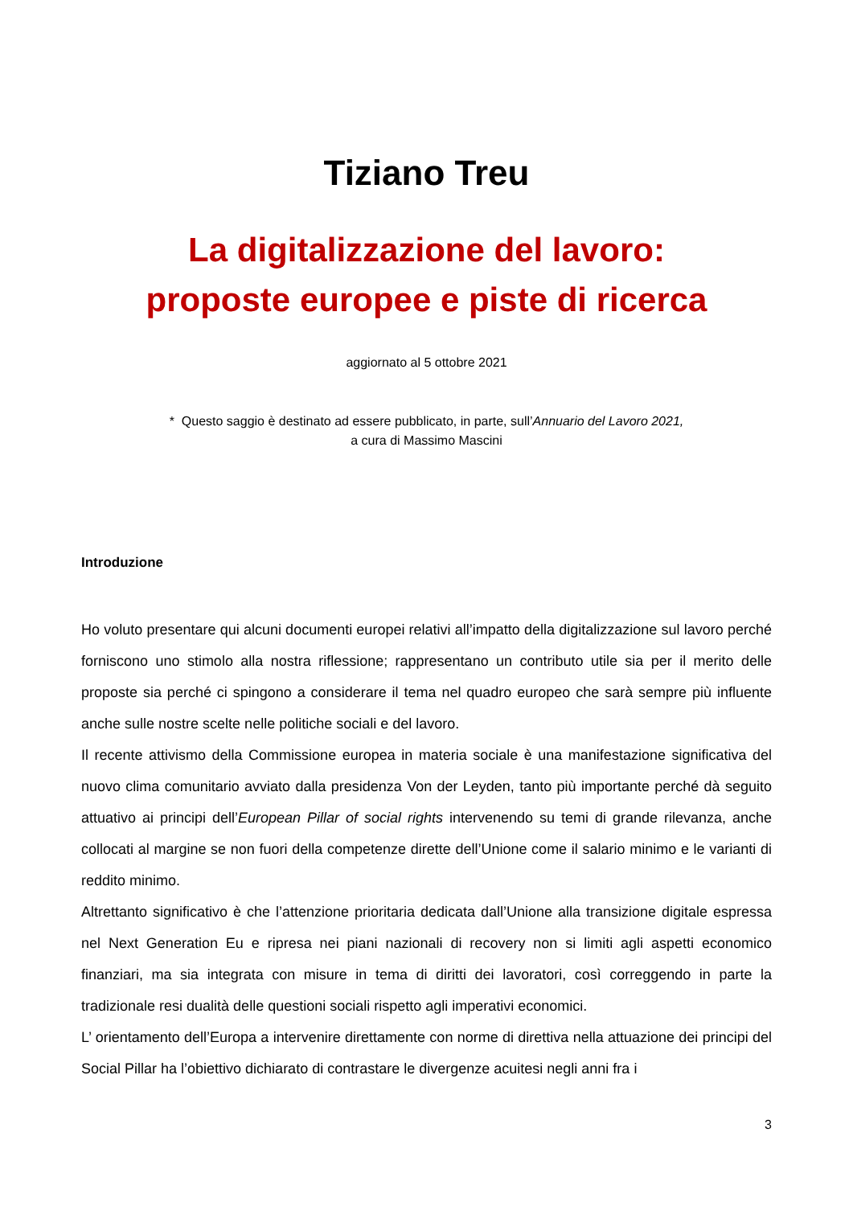Tiziano Treu
La digitalizzazione del lavoro:
proposte europee e piste di ricerca
aggiornato al 5 ottobre 2021
* Questo saggio è destinato ad essere pubblicato, in parte, sull’Annuario del Lavoro 2021,
a cura di Massimo Mascini
Introduzione
Ho voluto presentare qui alcuni documenti europei relativi all’impatto della digitalizzazione sul lavoro perché forniscono uno stimolo alla nostra riflessione; rappresentano un contributo utile sia per il merito delle proposte sia perché ci spingono a considerare il tema nel quadro europeo che sarà sempre più influente anche sulle nostre scelte nelle politiche sociali e del lavoro.
Il recente attivismo della Commissione europea in materia sociale è una manifestazione significativa del nuovo clima comunitario avviato dalla presidenza Von der Leyden, tanto più importante perché dà seguito attuativo ai principi dell’European Pillar of social rights intervenendo su temi di grande rilevanza, anche collocati al margine se non fuori della competenze dirette dell’Unione come il salario minimo e le varianti di reddito minimo.
Altrettanto significativo è che l’attenzione prioritaria dedicata dall’Unione alla transizione digitale espressa nel Next Generation Eu e ripresa nei piani nazionali di recovery non si limiti agli aspetti economico finanziari, ma sia integrata con misure in tema di diritti dei lavoratori, così correggendo in parte la tradizionale resi dualità delle questioni sociali rispetto agli imperativi economici.
L’ orientamento dell’Europa a intervenire direttamente con norme di direttiva nella attuazione dei principi del Social Pillar ha l’obiettivo dichiarato di contrastare le divergenze acuitesi negli anni fra i
3